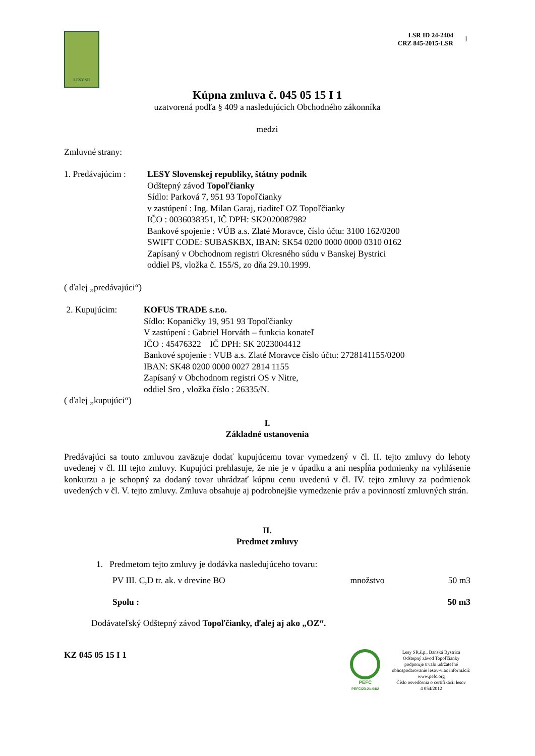1
LESY SR
LSR ID 24-2404
CRZ 845-2015-LSR
Kúpna zmluva č. 045 05 15 I 1
uzatvorená podľa § 409 a nasledujúcich Obchodného zákonníka
medzi
Zmluvné strany:
1. Predávajúcim :
LESY Slovenskej republiky, štátny podnik
Odštepný závod Topoľčianky
Sídlo: Parková 7, 951 93 Topoľčianky
v zastúpení : Ing. Milan Garaj, riaditeľ OZ Topoľčianky
IČO : 0036038351, IČ DPH: SK2020087982
Bankové spojenie : VÚB a.s. Zlaté Moravce, číslo účtu: 3100 162/0200
SWIFT CODE: SUBASKBX, IBAN: SK54 0200 0000 0000 0310 0162
Zapísaný v Obchodnom registri Okresného súdu v Banskej Bystrici
oddiel Pš, vložka č. 155/S, zo dňa 29.10.1999.
( ďalej „predávajúci“)
2. Kupujúcim: KOFUS TRADE s.r.o.
Sídlo: Kopaničky 19, 951 93 Topoľčianky
V zastúpení : Gabriel Horváth – funkcia konateľ
IČO : 45476322 IČ DPH: SK 2023004412
Bankové spojenie : VUB a.s. Zlaté Moravce číslo účtu: 2728141155/0200
IBAN: SK48 0200 0000 0027 2814 1155
Zapísaný v Obchodnom registri OS v Nitre,
oddiel Sro , vložka číslo : 26335/N.
( ďalej „kupujúci“)
I.
Základné ustanovenia
Predávajúci sa touto zmluvou zaväzuje dodať kupujúcemu tovar vymedzený v čl. II. tejto zmluvy do lehoty uvedenej v čl. III tejto zmluvy. Kupujúci prehlasuje, že nie je v úpadku a ani nespĺňa podmienky na vyhlásenie konkurzu a je schopný za dodaný tovar uhrádzať kúpnu cenu uvedenú v čl. IV. tejto zmluvy za podmienok uvedených v čl. V. tejto zmluvy. Zmluva obsahuje aj podrobnejšie vymedzenie práv a povinností zmluvných strán.
II.
Predmet zmluvy
1. Predmetom tejto zmluvy je dodávka nasledujúceho tovaru:
| PV III. C,D tr. ak. v drevine BO | množstvo | 50 m3 |
| Spolu : | | 50 m3 |
Dodávateľský Odštepný závod Topoľčianky, ďalej aj ako „OZ“.
KZ 045 05 15 I 1
PEFC
PEFC/23-21-04/2
Lesy SR,š.p., Banská Bystrica
Odštepný závod Topoľčianky
podporuje trvalo udržateľné
obhospodarovanie lesov-viac informácií:
www.pefc.org
Číslo osvedčenia o certifikácii lesov
4 054/2012